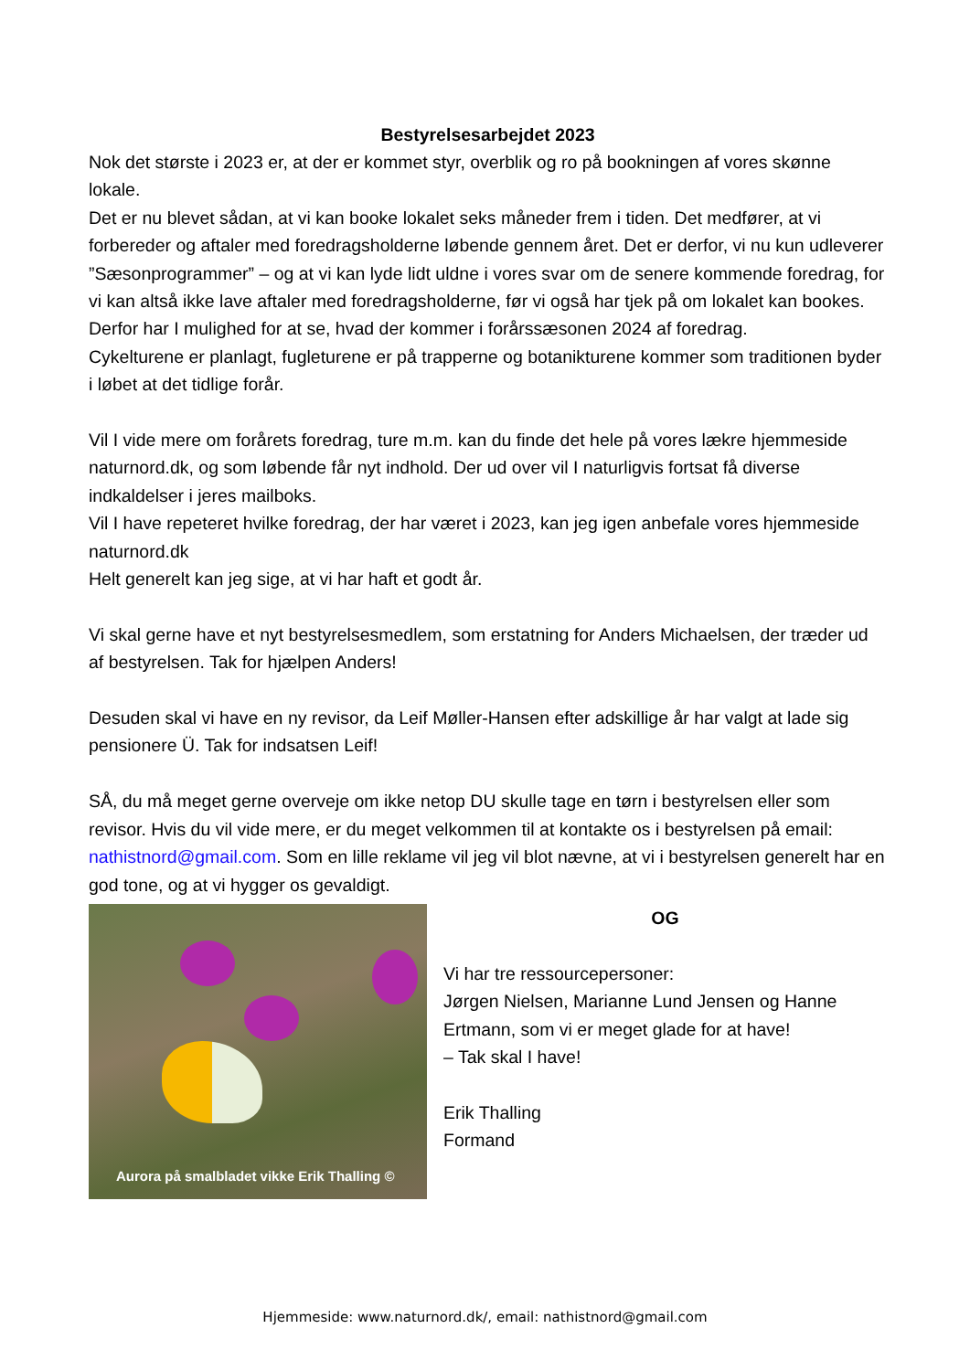Bestyrelsesarbejdet 2023
Nok det største i 2023 er, at der er kommet styr, overblik og ro på bookningen af vores skønne lokale.
Det er nu blevet sådan, at vi kan booke lokalet seks måneder frem i tiden. Det medfører, at vi forbereder og aftaler med foredragsholderne løbende gennem året. Det er derfor, vi nu kun udleverer ”Sæsonprogrammer” – og at vi kan lyde lidt uldne i vores svar om de senere kommende foredrag, for vi kan altså ikke lave aftaler med foredragsholderne, før vi også har tjek på om lokalet kan bookes.
Derfor har I mulighed for at se, hvad der kommer i forårssæsonen 2024 af foredrag.
Cykelturene er planlagt, fugleturene er på trapperne og botanikturene kommer som traditionen byder i løbet at det tidlige forår.
Vil I vide mere om forårets foredrag, ture m.m. kan du finde det hele på vores lækre hjemmeside naturnord.dk, og som løbende får nyt indhold. Der ud over vil I naturligvis fortsat få diverse indkaldelser i jeres mailboks.
Vil I have repeteret hvilke foredrag, der har været i 2023, kan jeg igen anbefale vores hjemmeside naturnord.dk
Helt generelt kan jeg sige, at vi har haft et godt år.
Vi skal gerne have et nyt bestyrelsesmedlem, som erstatning for Anders Michaelsen, der træder ud af bestyrelsen. Tak for hjælpen Anders!
Desuden skal vi have en ny revisor, da Leif Møller-Hansen efter adskillige år har valgt at lade sig pensionere Ü. Tak for indsatsen Leif!
SÅ, du må meget gerne overveje om ikke netop DU skulle tage en tørn i bestyrelsen eller som revisor. Hvis du vil vide mere, er du meget velkommen til at kontakte os i bestyrelsen på email: nathistnord@gmail.com. Som en lille reklame vil jeg vil blot nævne, at vi i bestyrelsen generelt har en god tone, og at vi hygger os gevaldigt.
Aurora på smalbladet vikke Erik Thalling ©
OG
Vi har tre ressourcepersoner:
Jørgen Nielsen, Marianne Lund Jensen og Hanne Ertmann, som vi er meget glade for at have!
– Tak skal I have!
Erik Thalling
Formand
Hjemmeside: www.naturnord.dk/, email: nathistnord@gmail.com